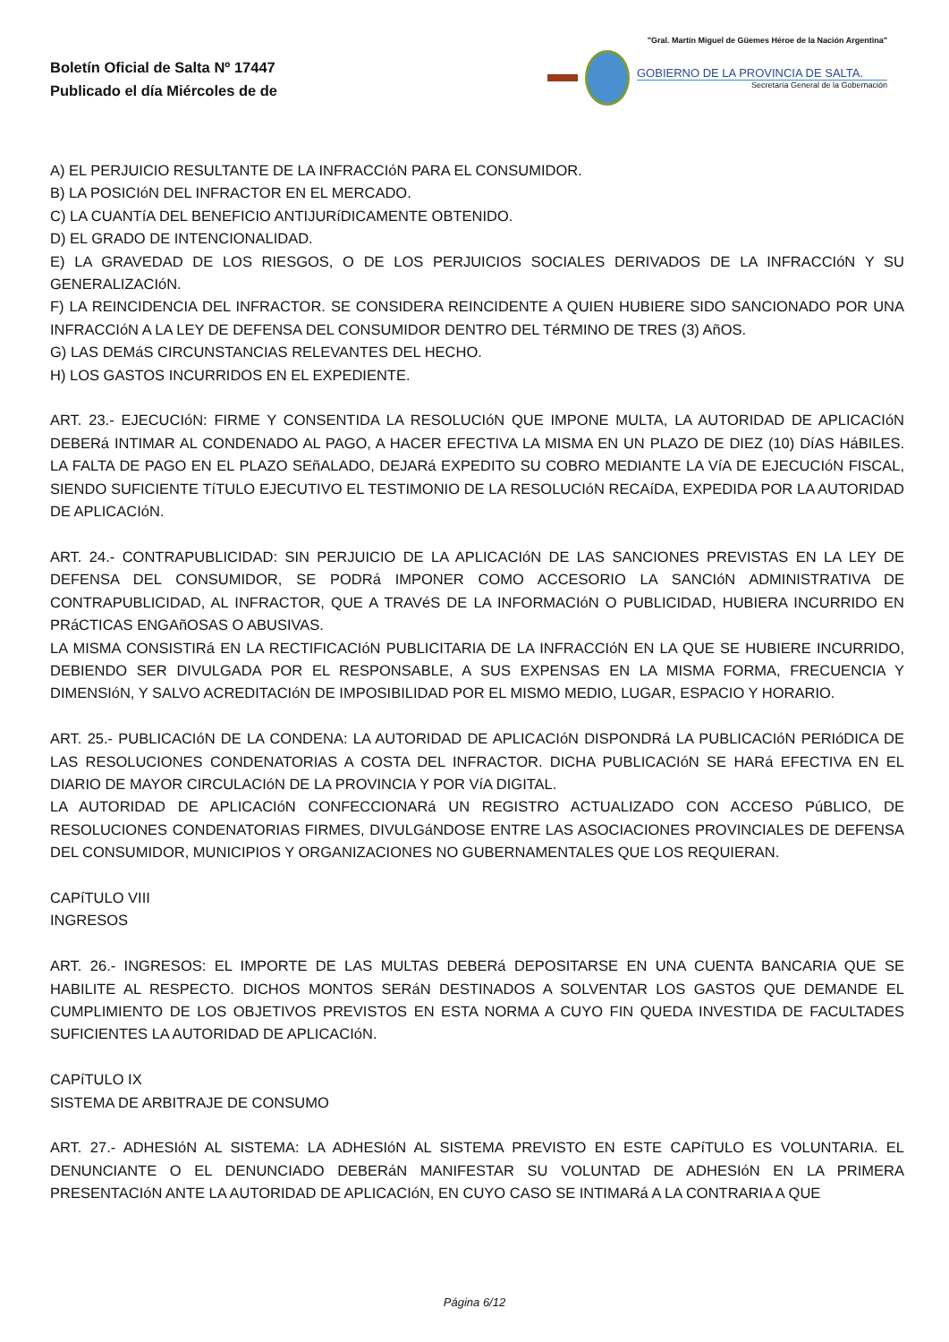Boletín Oficial de Salta Nº 17447
Publicado el día Miércoles de de
"Gral. Martín Miguel de Güemes Héroe de la Nación Argentina"
GOBIERNO DE LA PROVINCIA DE SALTA.
Secretaría General de la Gobernación
A) EL PERJUICIO RESULTANTE DE LA INFRACCIóN PARA EL CONSUMIDOR.
B) LA POSICIóN DEL INFRACTOR EN EL MERCADO.
C) LA CUANTíA DEL BENEFICIO ANTIJURíDICAMENTE OBTENIDO.
D) EL GRADO DE INTENCIONALIDAD.
E) LA GRAVEDAD DE LOS RIESGOS, O DE LOS PERJUICIOS SOCIALES DERIVADOS DE LA INFRACCIóN Y SU GENERALIZACIóN.
F) LA REINCIDENCIA DEL INFRACTOR. SE CONSIDERA REINCIDENTE A QUIEN HUBIERE SIDO SANCIONADO POR UNA INFRACCIóN A LA LEY DE DEFENSA DEL CONSUMIDOR DENTRO DEL TéRMINO DE TRES (3) AñOS.
G) LAS DEMáS CIRCUNSTANCIAS RELEVANTES DEL HECHO.
H) LOS GASTOS INCURRIDOS EN EL EXPEDIENTE.
ART. 23.- EJECUCIóN: FIRME Y CONSENTIDA LA RESOLUCIóN QUE IMPONE MULTA, LA AUTORIDAD DE APLICACIóN DEBERá INTIMAR AL CONDENADO AL PAGO, A HACER EFECTIVA LA MISMA EN UN PLAZO DE DIEZ (10) DíAS HáBILES. LA FALTA DE PAGO EN EL PLAZO SEñALADO, DEJARá EXPEDITO SU COBRO MEDIANTE LA VíA DE EJECUCIóN FISCAL, SIENDO SUFICIENTE TíTULO EJECUTIVO EL TESTIMONIO DE LA RESOLUCIóN RECAíDA, EXPEDIDA POR LA AUTORIDAD DE APLICACIóN.
ART. 24.- CONTRAPUBLICIDAD: SIN PERJUICIO DE LA APLICACIóN DE LAS SANCIONES PREVISTAS EN LA LEY DE DEFENSA DEL CONSUMIDOR, SE PODRá IMPONER COMO ACCESORIO LA SANCIóN ADMINISTRATIVA DE CONTRAPUBLICIDAD, AL INFRACTOR, QUE A TRAVéS DE LA INFORMACIóN O PUBLICIDAD, HUBIERA INCURRIDO EN PRáCTICAS ENGAñOSAS O ABUSIVAS.
LA MISMA CONSISTIRá EN LA RECTIFICACIóN PUBLICITARIA DE LA INFRACCIóN EN LA QUE SE HUBIERE INCURRIDO, DEBIENDO SER DIVULGADA POR EL RESPONSABLE, A SUS EXPENSAS EN LA MISMA FORMA, FRECUENCIA Y DIMENSIóN, Y SALVO ACREDITACIóN DE IMPOSIBILIDAD POR EL MISMO MEDIO, LUGAR, ESPACIO Y HORARIO.
ART. 25.- PUBLICACIóN DE LA CONDENA: LA AUTORIDAD DE APLICACIóN DISPONDRá LA PUBLICACIóN PERIóDICA DE LAS RESOLUCIONES CONDENATORIAS A COSTA DEL INFRACTOR. DICHA PUBLICACIóN SE HARá EFECTIVA EN EL DIARIO DE MAYOR CIRCULACIóN DE LA PROVINCIA Y POR VíA DIGITAL.
LA AUTORIDAD DE APLICACIóN CONFECCIONARá UN REGISTRO ACTUALIZADO CON ACCESO PúBLICO, DE RESOLUCIONES CONDENATORIAS FIRMES, DIVULGáNDOSE ENTRE LAS ASOCIACIONES PROVINCIALES DE DEFENSA DEL CONSUMIDOR, MUNICIPIOS Y ORGANIZACIONES NO GUBERNAMENTALES QUE LOS REQUIERAN.
CAPíTULO VIII
INGRESOS
ART. 26.- INGRESOS: EL IMPORTE DE LAS MULTAS DEBERá DEPOSITARSE EN UNA CUENTA BANCARIA QUE SE HABILITE AL RESPECTO. DICHOS MONTOS SERáN DESTINADOS A SOLVENTAR LOS GASTOS QUE DEMANDE EL CUMPLIMIENTO DE LOS OBJETIVOS PREVISTOS EN ESTA NORMA A CUYO FIN QUEDA INVESTIDA DE FACULTADES SUFICIENTES LA AUTORIDAD DE APLICACIóN.
CAPíTULO IX
SISTEMA DE ARBITRAJE DE CONSUMO
ART. 27.- ADHESIóN AL SISTEMA: LA ADHESIóN AL SISTEMA PREVISTO EN ESTE CAPíTULO ES VOLUNTARIA. EL DENUNCIANTE O EL DENUNCIADO DEBERáN MANIFESTAR SU VOLUNTAD DE ADHESIóN EN LA PRIMERA PRESENTACIóN ANTE LA AUTORIDAD DE APLICACIóN, EN CUYO CASO SE INTIMARá A LA CONTRARIA A QUE
Página 6/12